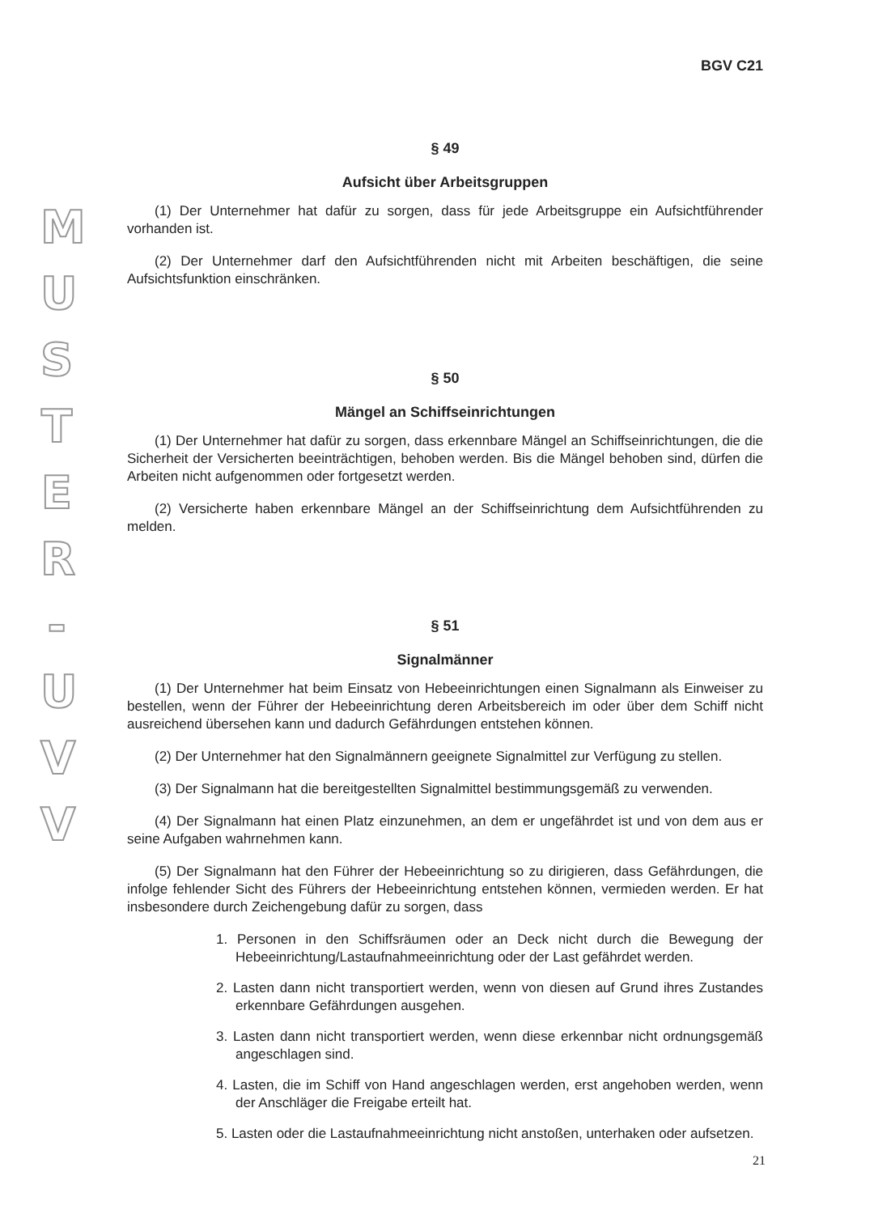M
U
S
T
E
R
-
U
V
V
BGV C21
§ 49
Aufsicht über Arbeitsgruppen
(1) Der Unternehmer hat dafür zu sorgen, dass für jede Arbeitsgruppe ein Aufsichtführender vorhanden ist.
(2) Der Unternehmer darf den Aufsichtführenden nicht mit Arbeiten beschäftigen, die seine Aufsichtsfunktion einschränken.
§ 50
Mängel an Schiffseinrichtungen
(1) Der Unternehmer hat dafür zu sorgen, dass erkennbare Mängel an Schiffseinrichtungen, die die Sicherheit der Versicherten beeinträchtigen, behoben werden. Bis die Mängel behoben sind, dürfen die Arbeiten nicht aufgenommen oder fortgesetzt werden.
(2) Versicherte haben erkennbare Mängel an der Schiffseinrichtung dem Aufsichtführenden zu melden.
§ 51
Signalmänner
(1) Der Unternehmer hat beim Einsatz von Hebeeinrichtungen einen Signalmann als Einweiser zu bestellen, wenn der Führer der Hebeeinrichtung deren Arbeitsbereich im oder über dem Schiff nicht ausreichend übersehen kann und dadurch Gefährdungen entstehen können.
(2) Der Unternehmer hat den Signalmännern geeignete Signalmittel zur Verfügung zu stellen.
(3) Der Signalmann hat die bereitgestellten Signalmittel bestimmungsgemäß zu verwenden.
(4) Der Signalmann hat einen Platz einzunehmen, an dem er ungefährdet ist und von dem aus er seine Aufgaben wahrnehmen kann.
(5) Der Signalmann hat den Führer der Hebeeinrichtung so zu dirigieren, dass Gefährdungen, die infolge fehlender Sicht des Führers der Hebeeinrichtung entstehen können, vermieden werden. Er hat insbesondere durch Zeichengebung dafür zu sorgen, dass
1. Personen in den Schiffsräumen oder an Deck nicht durch die Bewegung der Hebeeinrichtung/Lastaufnahmeeinrichtung oder der Last gefährdet werden.
2. Lasten dann nicht transportiert werden, wenn von diesen auf Grund ihres Zustandes erkennbare Gefährdungen ausgehen.
3. Lasten dann nicht transportiert werden, wenn diese erkennbar nicht ordnungsgemäß angeschlagen sind.
4. Lasten, die im Schiff von Hand angeschlagen werden, erst angehoben werden, wenn der Anschläger die Freigabe erteilt hat.
5. Lasten oder die Lastaufnahmeeinrichtung nicht anstoßen, unterhaken oder aufsetzen.
21